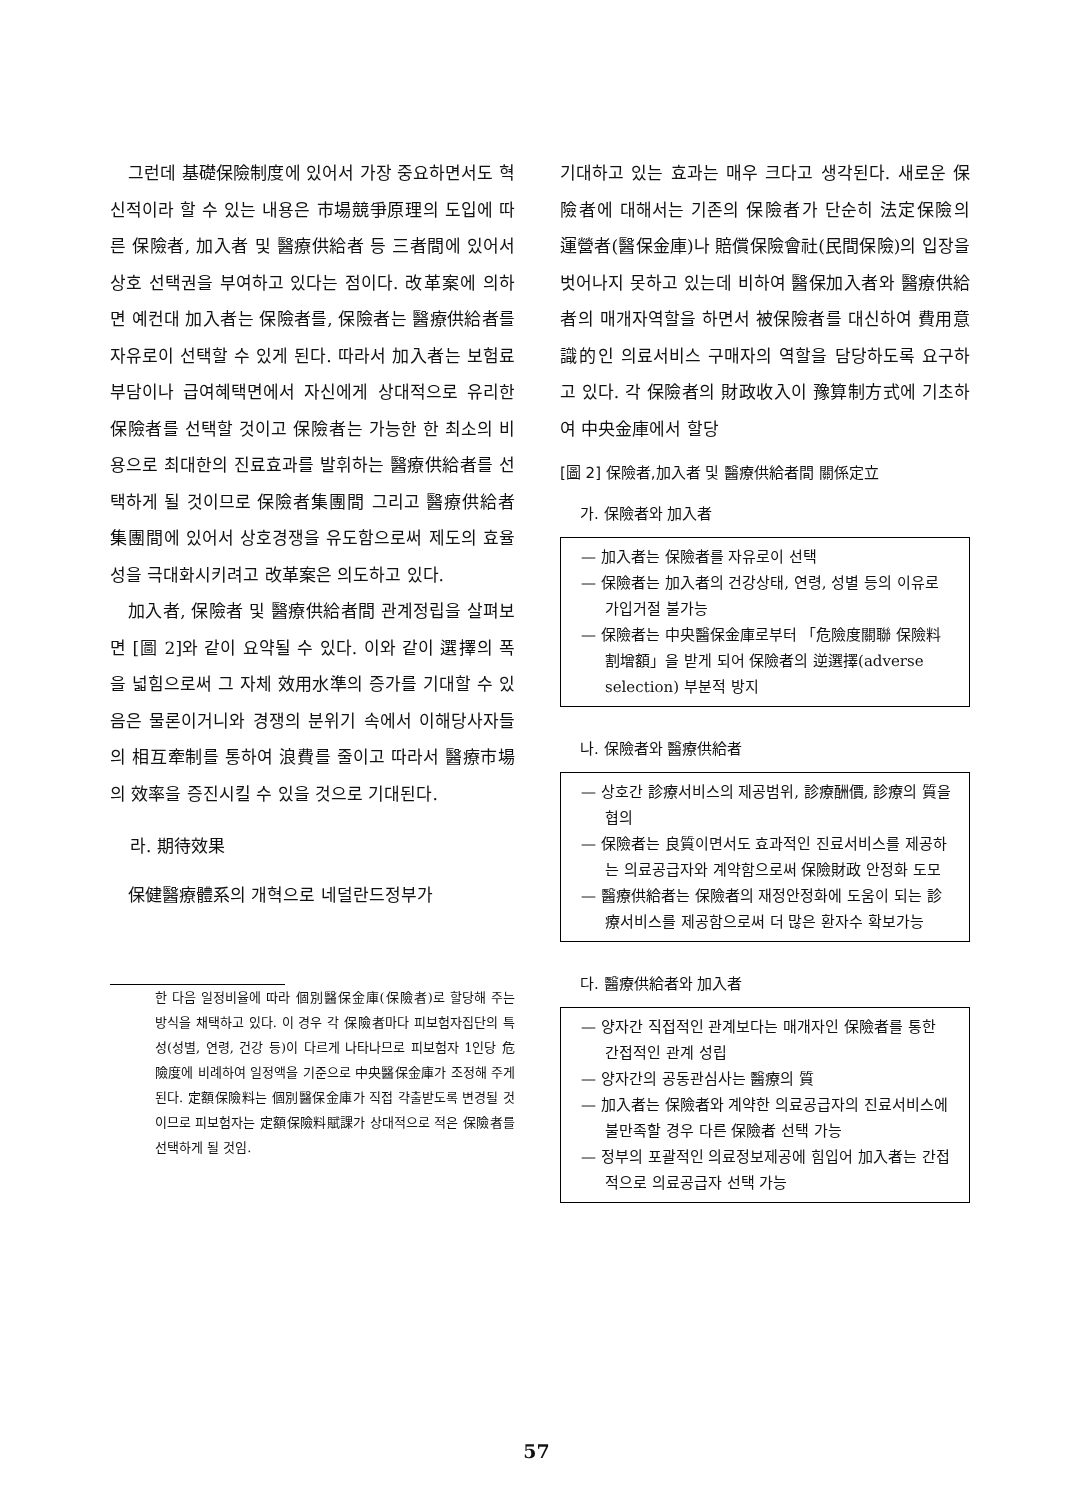그런데 基礎保險制度에 있어서 가장 중요하면서도 혁신적이라 할 수 있는 내용은 市場競爭原理의 도입에 따른 保險者, 加入者 및 醫療供給者 등 三者間에 있어서 상호 선택권을 부여하고 있다는 점이다. 改革案에 의하면 예컨대 加入者는 保險者를, 保險者는 醫療供給者를 자유로이 선택할 수 있게 된다. 따라서 加入者는 보험료부담이나 급여혜택면에서 자신에게 상대적으로 유리한 保險者를 선택할 것이고 保險者는 가능한 한 최소의 비용으로 최대한의 진료효과를 발휘하는 醫療供給者를 선택하게 될 것이므로 保險者集團間 그리고 醫療供給者集團間에 있어서 상호경쟁을 유도함으로써 제도의 효율성을 극대화시키려고 改革案은 의도하고 있다.
加入者, 保險者 및 醫療供給者間 관계정립을 살펴보면 [圖 2]와 같이 요약될 수 있다. 이와 같이 選擇의 폭을 넓힘으로써 그 자체 效用水準의 증가를 기대할 수 있음은 물론이거니와 경쟁의 분위기 속에서 이해당사자들의 相互牽制를 통하여 浪費를 줄이고 따라서 醫療市場의 效率을 증진시킬 수 있을 것으로 기대된다.
라. 期待效果
保健醫療體系의 개혁으로 네덜란드정부가
한 다음 일정비율에 따라 個別醫保金庫(保險者)로 할당해 주는 방식을 채택하고 있다. 이 경우 각 保險者마다 피보험자집단의 특성(성별, 연령, 건강 등)이 다르게 나타나므로 피보험자 1인당 危險度에 비례하여 일정액을 기준으로 中央醫保金庫가 조정해 주게 된다. 定額保險料는 個別醫保金庫가 직접 갹출받도록 변경될 것이므로 피보험자는 定額保險料賦課가 상대적으로 적은 保險者를 선택하게 될 것임.
기대하고 있는 효과는 매우 크다고 생각된다. 새로운 保險者에 대해서는 기존의 保險者가 단순히 法定保險의 運營者(醫保金庫)나 賠償保險會社(民間保險)의 입장을 벗어나지 못하고 있는데 비하여 醫保加入者와 醫療供給者의 매개자역할을 하면서 被保險者를 대신하여 費用意識的인 의료서비스 구매자의 역할을 담당하도록 요구하고 있다. 각 保險者의 財政收入이 豫算制方式에 기초하여 中央金庫에서 할당
[圖 2] 保險者,加入者 및 醫療供給者間 關係定立
가. 保險者와 加入者
— 加入者는 保險者를 자유로이 선택
— 保險者는 加入者의 건강상태, 연령, 성별 등의 이유로 가입거절 불가능
— 保險者는 中央醫保金庫로부터 「危險度關聯 保險料 割增額」을 받게 되어 保險者의 逆選擇(adverse selection) 부분적 방지
나. 保險者와 醫療供給者
— 상호간 診療서비스의 제공범위, 診療酬價, 診療의 質을 협의
— 保險者는 良質이면서도 효과적인 진료서비스를 제공하는 의료공급자와 계약함으로써 保險財政 안정화 도모
— 醫療供給者는 保險者의 재정안정화에 도움이 되는 診療서비스를 제공함으로써 더 많은 환자수 확보가능
다. 醫療供給者와 加入者
— 양자간 직접적인 관계보다는 매개자인 保險者를 통한 간접적인 관계 성립
— 양자간의 공동관심사는 醫療의 質
— 加入者는 保險者와 계약한 의료공급자의 진료서비스에 불만족할 경우 다른 保險者 선택 가능
— 정부의 포괄적인 의료정보제공에 힘입어 加入者는 간접적으로 의료공급자 선택 가능
57